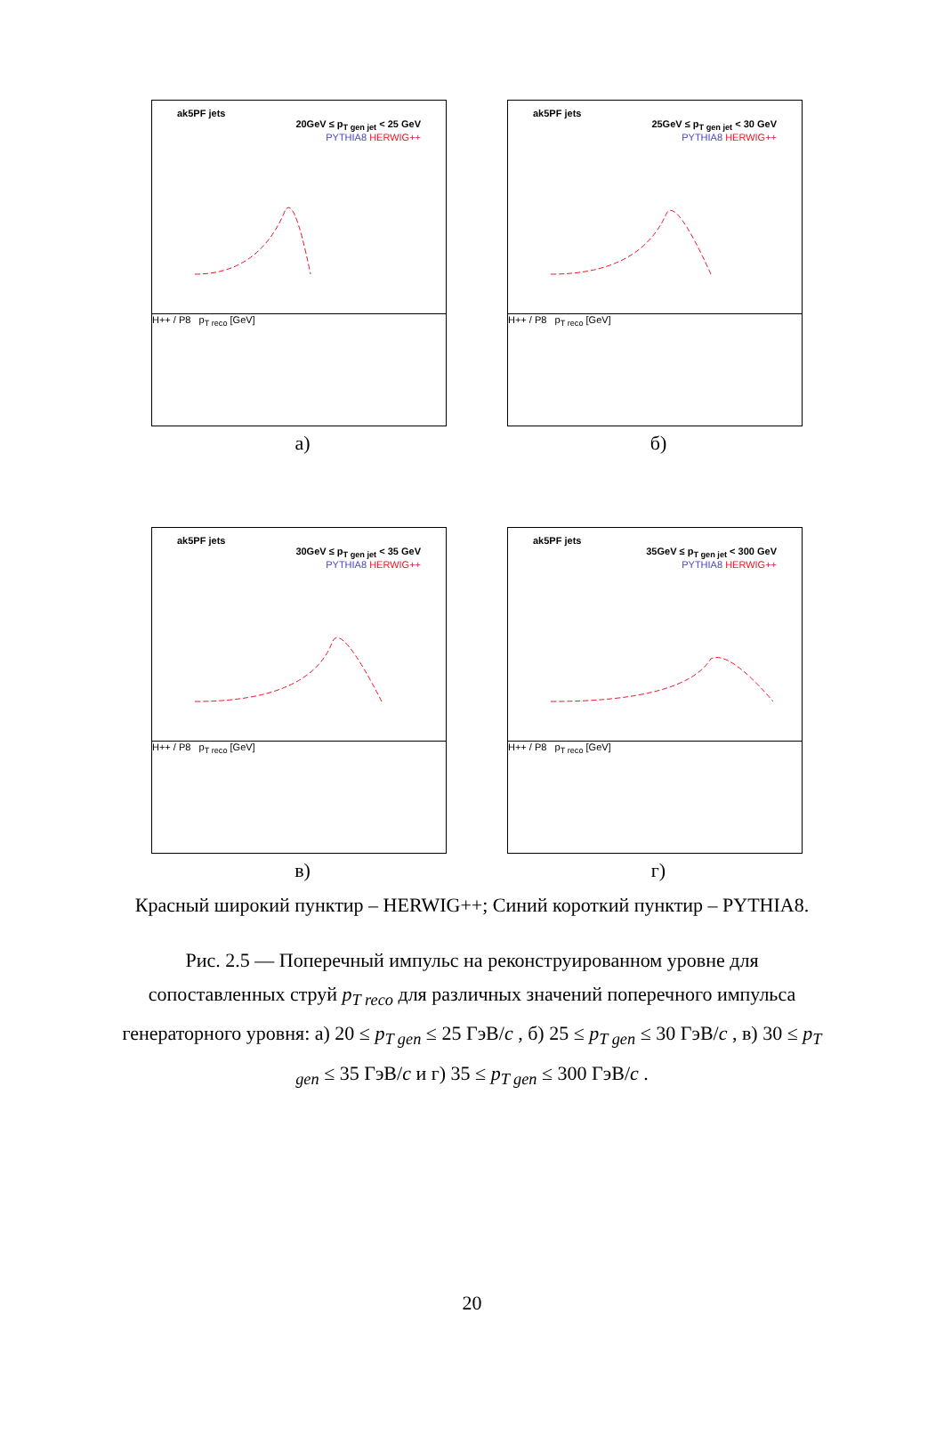ak5PF jets
20GeV ≤ p<sub>T gen jet</sub> < 25 GeV
PYTHIA8 HERWIG++
H++ / P8 p<sub>T reco</sub> [GeV]
а)
ak5PF jets
25GeV ≤ p<sub>T gen jet</sub> < 30 GeV
PYTHIA8 HERWIG++
H++ / P8 p<sub>T reco</sub> [GeV]
б)
ak5PF jets
30GeV ≤ p<sub>T gen jet</sub> < 35 GeV
PYTHIA8 HERWIG++
H++ / P8 p<sub>T reco</sub> [GeV]
в)
ak5PF jets
35GeV ≤ p<sub>T gen jet</sub> < 300 GeV
PYTHIA8 HERWIG++
H++ / P8 p<sub>T reco</sub> [GeV]
г)
Красный широкий пунктир – HERWIG++; Синий короткий пунктир – PYTHIA8.
Рис. 2.5 — Поперечный импульс на реконструированном уровне для сопоставленных струй p<sub>T reco</sub> для различных значений поперечного импульса генераторного уровня: а) 20 ≤ p<sub>T gen</sub> ≤ 25 ГэВ/c , б) 25 ≤ p<sub>T gen</sub> ≤ 30 ГэВ/c , в) 30 ≤ p<sub>T gen</sub> ≤ 35 ГэВ/c и г) 35 ≤ p<sub>T gen</sub> ≤ 300 ГэВ/c .
20